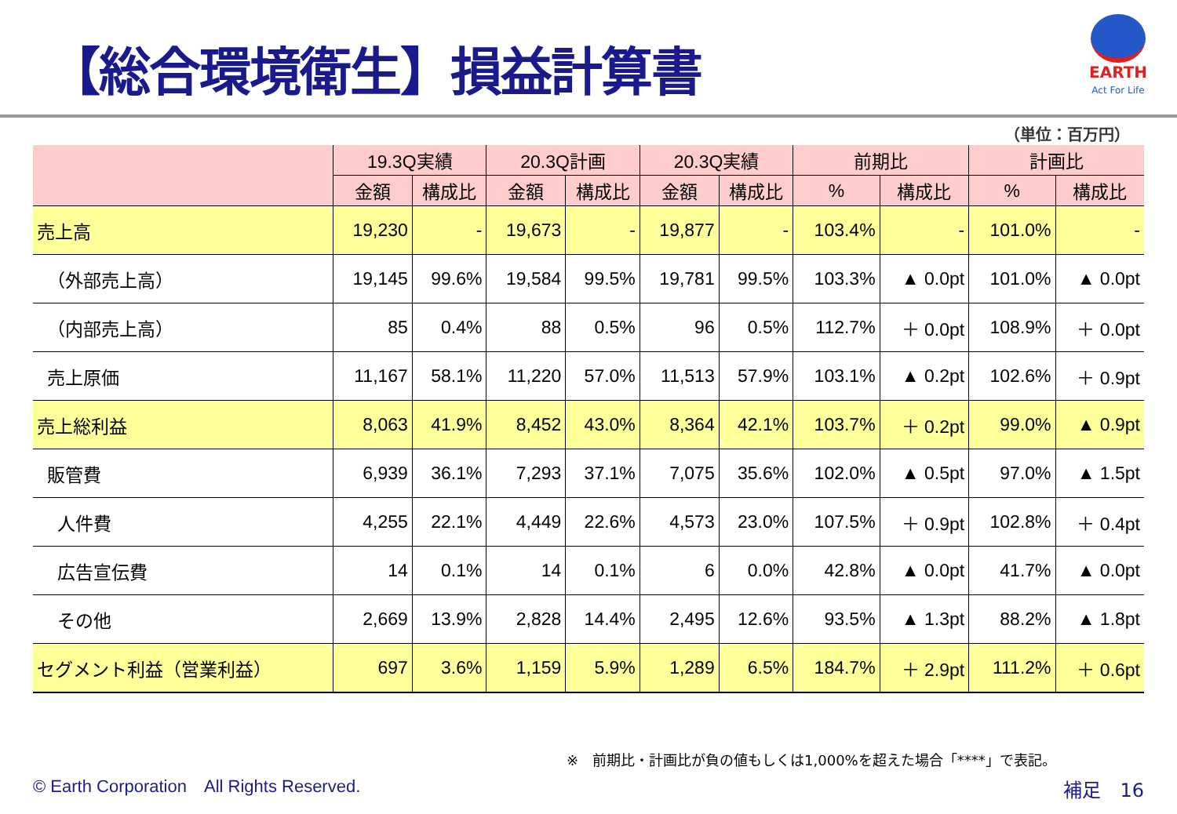【総合環境衛生】損益計算書
EARTH
Act For Life
（単位：百万円）
| | 19.3Q実績 | | 20.3Q計画 | | 20.3Q実績 | | 前期比 | | 計画比 | |
| --- | --- | --- | --- | --- | --- | --- | --- | --- | --- | --- |
| | 金額 | 構成比 | 金額 | 構成比 | 金額 | 構成比 | % | 構成比 | % | 構成比 |
| 売上高 | 19,230 | - | 19,673 | - | 19,877 | - | 103.4% | - | 101.0% | - |
| （外部売上高） | 19,145 | 99.6% | 19,584 | 99.5% | 19,781 | 99.5% | 103.3% | ▲ 0.0pt | 101.0% | ▲ 0.0pt |
| （内部売上高） | 85 | 0.4% | 88 | 0.5% | 96 | 0.5% | 112.7% | ＋ 0.0pt | 108.9% | ＋ 0.0pt |
| 売上原価 | 11,167 | 58.1% | 11,220 | 57.0% | 11,513 | 57.9% | 103.1% | ▲ 0.2pt | 102.6% | ＋ 0.9pt |
| 売上総利益 | 8,063 | 41.9% | 8,452 | 43.0% | 8,364 | 42.1% | 103.7% | ＋ 0.2pt | 99.0% | ▲ 0.9pt |
| 販管費 | 6,939 | 36.1% | 7,293 | 37.1% | 7,075 | 35.6% | 102.0% | ▲ 0.5pt | 97.0% | ▲ 1.5pt |
| 人件費 | 4,255 | 22.1% | 4,449 | 22.6% | 4,573 | 23.0% | 107.5% | ＋ 0.9pt | 102.8% | ＋ 0.4pt |
| 広告宣伝費 | 14 | 0.1% | 14 | 0.1% | 6 | 0.0% | 42.8% | ▲ 0.0pt | 41.7% | ▲ 0.0pt |
| その他 | 2,669 | 13.9% | 2,828 | 14.4% | 2,495 | 12.6% | 93.5% | ▲ 1.3pt | 88.2% | ▲ 1.8pt |
| セグメント利益（営業利益） | 697 | 3.6% | 1,159 | 5.9% | 1,289 | 6.5% | 184.7% | ＋ 2.9pt | 111.2% | ＋ 0.6pt |
※　前期比・計画比が負の値もしくは1,000%を超えた場合「****」で表記。
© Earth Corporation　All Rights Reserved.
補足　16